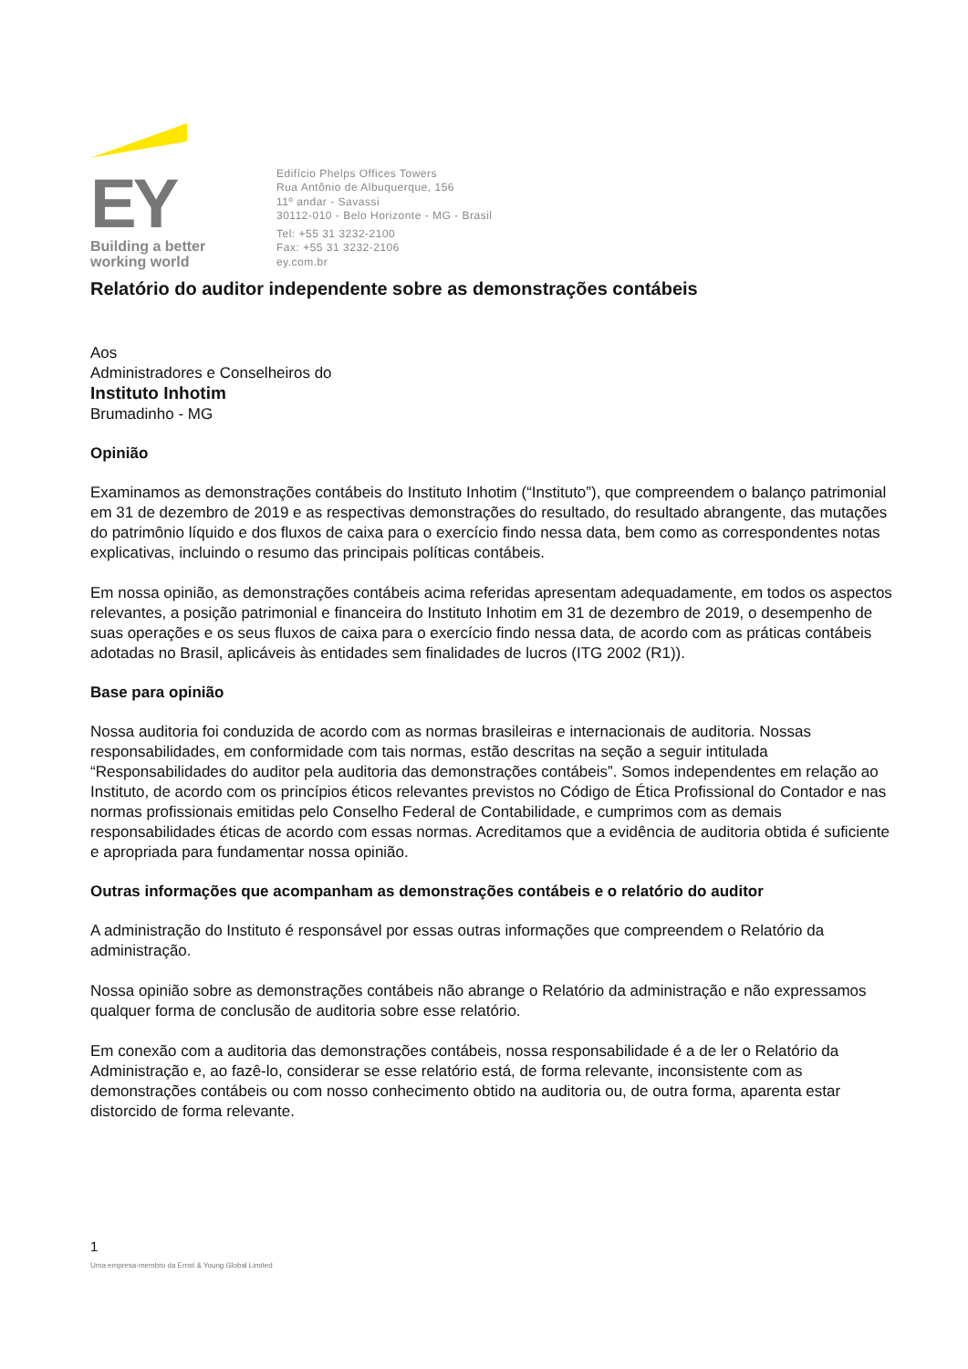EY
Building a better
working world
Edifício Phelps Offices Towers
Rua Antônio de Albuquerque, 156
11º andar - Savassi
30112-010 - Belo Horizonte - MG - Brasil
Tel: +55 31 3232-2100
Fax: +55 31 3232-2106
ey.com.br
Relatório do auditor independente sobre as demonstrações contábeis
Aos
Administradores e Conselheiros do
Instituto Inhotim
Brumadinho - MG
Opinião
Examinamos as demonstrações contábeis do Instituto Inhotim (“Instituto”), que compreendem o balanço patrimonial em 31 de dezembro de 2019 e as respectivas demonstrações do resultado, do resultado abrangente, das mutações do patrimônio líquido e dos fluxos de caixa para o exercício findo nessa data, bem como as correspondentes notas explicativas, incluindo o resumo das principais políticas contábeis.
Em nossa opinião, as demonstrações contábeis acima referidas apresentam adequadamente, em todos os aspectos relevantes, a posição patrimonial e financeira do Instituto Inhotim em 31 de dezembro de 2019, o desempenho de suas operações e os seus fluxos de caixa para o exercício findo nessa data, de acordo com as práticas contábeis adotadas no Brasil, aplicáveis às entidades sem finalidades de lucros (ITG 2002 (R1)).
Base para opinião
Nossa auditoria foi conduzida de acordo com as normas brasileiras e internacionais de auditoria. Nossas responsabilidades, em conformidade com tais normas, estão descritas na seção a seguir intitulada “Responsabilidades do auditor pela auditoria das demonstrações contábeis”. Somos independentes em relação ao Instituto, de acordo com os princípios éticos relevantes previstos no Código de Ética Profissional do Contador e nas normas profissionais emitidas pelo Conselho Federal de Contabilidade, e cumprimos com as demais responsabilidades éticas de acordo com essas normas. Acreditamos que a evidência de auditoria obtida é suficiente e apropriada para fundamentar nossa opinião.
Outras informações que acompanham as demonstrações contábeis e o relatório do auditor
A administração do Instituto é responsável por essas outras informações que compreendem o Relatório da administração.
Nossa opinião sobre as demonstrações contábeis não abrange o Relatório da administração e não expressamos qualquer forma de conclusão de auditoria sobre esse relatório.
Em conexão com a auditoria das demonstrações contábeis, nossa responsabilidade é a de ler o Relatório da Administração e, ao fazê-lo, considerar se esse relatório está, de forma relevante, inconsistente com as demonstrações contábeis ou com nosso conhecimento obtido na auditoria ou, de outra forma, aparenta estar distorcido de forma relevante.
1
Uma empresa-membro da Ernst & Young Global Limited